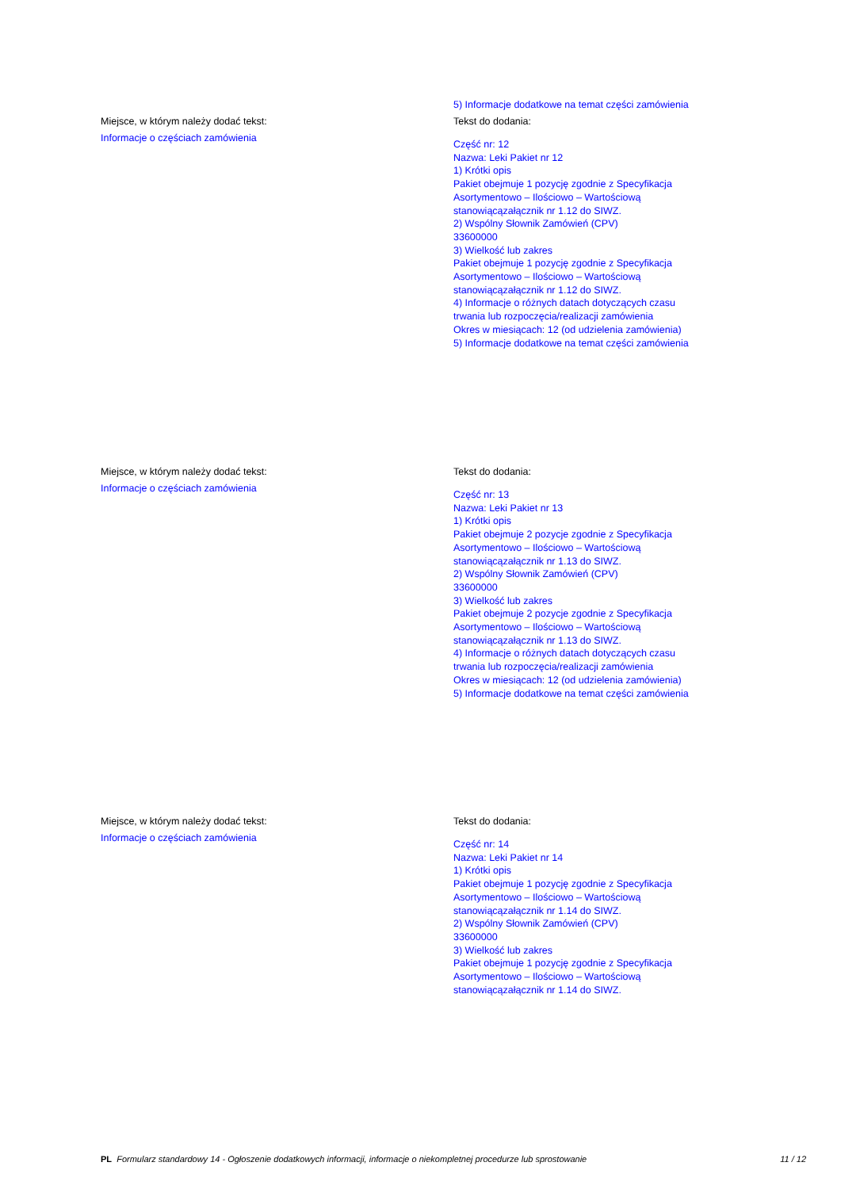Miejsce, w którym należy dodać tekst:
Informacje o częściach zamówienia
5) Informacje dodatkowe na temat części zamówienia
Tekst do dodania:
Część nr: 12
Nazwa: Leki Pakiet nr 12
1) Krótki opis
Pakiet obejmuje 1 pozycję zgodnie z Specyfikacja
Asortymentowo – Ilościowo – Wartościową
stanowiącązałącznik nr 1.12 do SIWZ.
2) Wspólny Słownik Zamówień (CPV)
33600000
3) Wielkość lub zakres
Pakiet obejmuje 1 pozycję zgodnie z Specyfikacja
Asortymentowo – Ilościowo – Wartościową
stanowiącązałącznik nr 1.12 do SIWZ.
4) Informacje o różnych datach dotyczących czasu
trwania lub rozpoczęcia/realizacji zamówienia
Okres w miesiącach: 12 (od udzielenia zamówienia)
5) Informacje dodatkowe na temat części zamówienia
Miejsce, w którym należy dodać tekst:
Informacje o częściach zamówienia
Tekst do dodania:
Część nr: 13
Nazwa: Leki Pakiet nr 13
1) Krótki opis
Pakiet obejmuje 2 pozycje zgodnie z Specyfikacja
Asortymentowo – Ilościowo – Wartościową
stanowiącązałącznik nr 1.13 do SIWZ.
2) Wspólny Słownik Zamówień (CPV)
33600000
3) Wielkość lub zakres
Pakiet obejmuje 2 pozycje zgodnie z Specyfikacja
Asortymentowo – Ilościowo – Wartościową
stanowiącązałącznik nr 1.13 do SIWZ.
4) Informacje o różnych datach dotyczących czasu
trwania lub rozpoczęcia/realizacji zamówienia
Okres w miesiącach: 12 (od udzielenia zamówienia)
5) Informacje dodatkowe na temat części zamówienia
Miejsce, w którym należy dodać tekst:
Informacje o częściach zamówienia
Tekst do dodania:
Część nr: 14
Nazwa: Leki Pakiet nr 14
1) Krótki opis
Pakiet obejmuje 1 pozycję zgodnie z Specyfikacja
Asortymentowo – Ilościowo – Wartościową
stanowiącązałącznik nr 1.14 do SIWZ.
2) Wspólny Słownik Zamówień (CPV)
33600000
3) Wielkość lub zakres
Pakiet obejmuje 1 pozycję zgodnie z Specyfikacja
Asortymentowo – Ilościowo – Wartościową
stanowiącązałącznik nr 1.14 do SIWZ.
PL Formularz standardowy 14 - Ogłoszenie dodatkowych informacji, informacje o niekompletnej procedurze lub sprostowanie
11 / 12